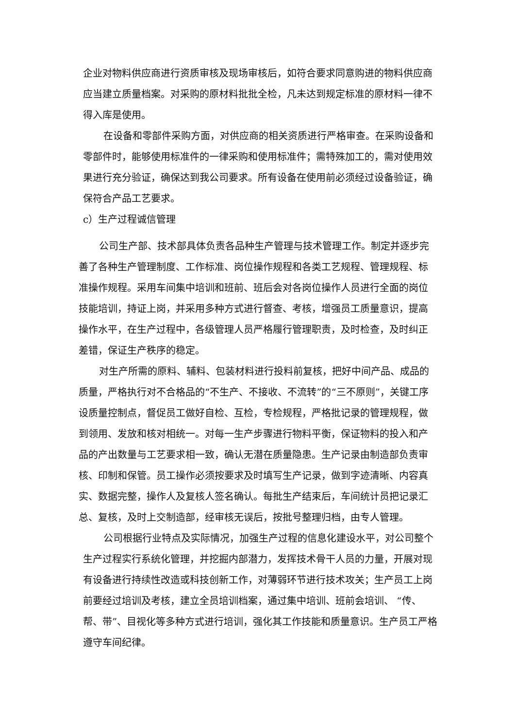企业对物料供应商进行资质审核及现场审核后，如符合要求同意购进的物料供应商应当建立质量档案。对采购的原材料批批全检，凡未达到规定标准的原材料一律不得入库是使用。
在设备和零部件采购方面，对供应商的相关资质进行严格审查。在采购设备和零部件时，能够使用标准件的一律采购和使用标准件；需特殊加工的，需对使用效果进行充分验证，确保达到我公司要求。所有设备在使用前必须经过设备验证，确保符合产品工艺要求。
c）生产过程诚信管理
公司生产部、技术部具体负责各品种生产管理与技术管理工作。制定并逐步完善了各种生产管理制度、工作标准、岗位操作规程和各类工艺规程、管理规程、标准操作规程。采用车间集中培训和班前、班后会对各岗位操作人员进行全面的岗位技能培训，持证上岗，并采用多种方式进行督查、考核，增强员工质量意识，提高操作水平，在生产过程中，各级管理人员严格履行管理职责，及时检查，及时纠正差错，保证生产秩序的稳定。
对生产所需的原料、辅料、包装材料进行投料前复核，把好中间产品、成品的质量，严格执行对不合格品的“不生产、不接收、不流转”的“三不原则”，关键工序设质量控制点，督促员工做好自检、互检，专检规程，严格批记录的管理规程，做到领用、发放和核对相统一。对每一生产步骤进行物料平衡，保证物料的投入和产品的产出数量与工艺要求相一致，确认无潜在质量隐患。生产记录由制造部负责审核、印制和保管。员工操作必须按要求及时填写生产记录，做到字迹清晰、内容真实、数据完整，操作人及复核人签名确认。每批生产结束后，车间统计员把记录汇总、复核，及时上交制造部，经审核无误后，按批号整理归档，由专人管理。
公司根据行业特点及实际情况，加强生产过程的信息化建设水平，对公司整个生产过程实行系统化管理，并挖掘内部潜力，发挥技术骨干人员的力量，开展对现有设备进行持续性改造或科技创新工作，对薄弱环节进行技术攻关；生产员工上岗前要经过培训及考核，建立全员培训档案，通过集中培训、班前会培训、 “传、帮、带”、目视化等多种方式进行培训，强化其工作技能和质量意识。生产员工严格遵守车间纪律。